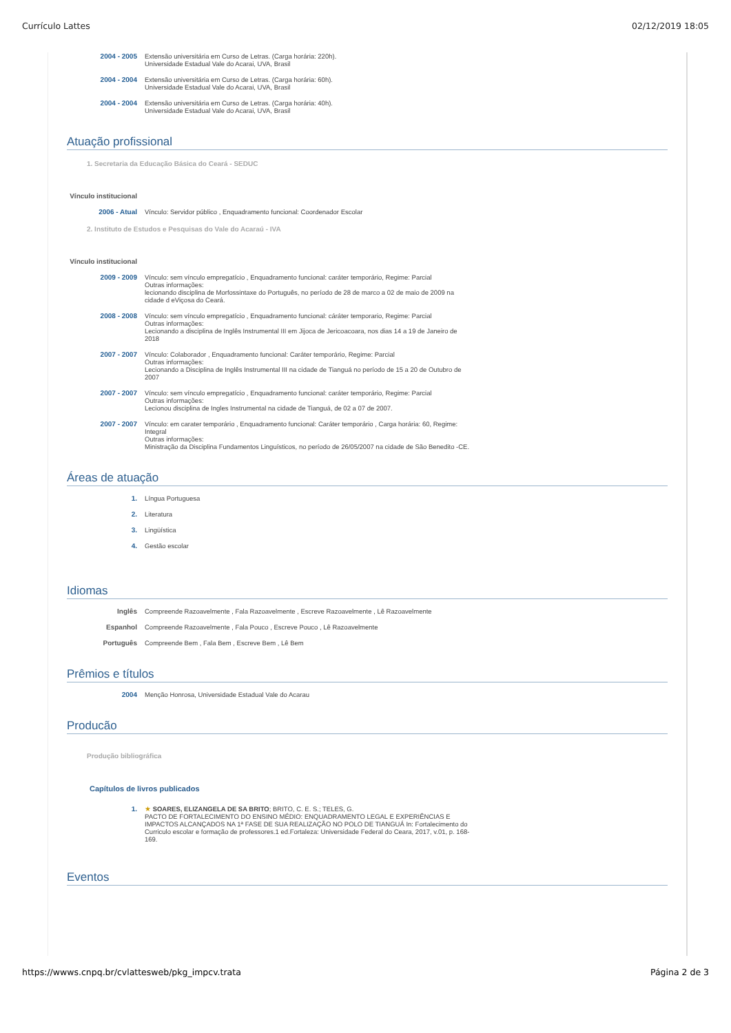Currículo Lattes 02/12/2019 18:05
2004 - 2005 Extensão universitária em Curso de Letras. (Carga horária: 220h).
Universidade Estadual Vale do Acarai, UVA, Brasil
2004 - 2004 Extensão universitária em Curso de Letras. (Carga horária: 60h).
Universidade Estadual Vale do Acarai, UVA, Brasil
2004 - 2004 Extensão universitária em Curso de Letras. (Carga horária: 40h).
Universidade Estadual Vale do Acarai, UVA, Brasil
Atuação profissional
1. Secretaria da Educação Básica do Ceará - SEDUC
Vínculo institucional
2006 - Atual Vínculo: Servidor público , Enquadramento funcional: Coordenador Escolar
2. Instituto de Estudos e Pesquisas do Vale do Acaraú - IVA
Vínculo institucional
2009 - 2009 Vínculo: sem vínculo empregatício , Enquadramento funcional: caráter temporário, Regime: Parcial
Outras informações:
lecionando disciplina de Morfossintaxe do Português, no período de 28 de marco a 02 de maio de 2009 na cidade d eViçosa do Ceará.
2008 - 2008 Vínculo: sem vínculo empregatício , Enquadramento funcional: cáráter temporario, Regime: Parcial
Outras informações:
Lecionando a disciplina de Inglês Instrumental III em Jijoca de Jericoacoara, nos dias 14 a 19 de Janeiro de 2018
2007 - 2007 Vínculo: Colaborador , Enquadramento funcional: Caráter temporário, Regime: Parcial
Outras informações:
Lecionando a Disciplina de Inglês Instrumental III na cidade de Tianguá no período de 15 a 20 de Outubro de 2007
2007 - 2007 Vínculo: sem vínculo empregatício , Enquadramento funcional: caráter temporário, Regime: Parcial
Outras informações:
Lecionou disciplina de Ingles Instrumental na cidade de Tianguá, de 02 a 07 de 2007.
2007 - 2007 Vínculo: em carater temporário , Enquadramento funcional: Caráter temporário , Carga horária: 60, Regime: Integral
Outras informações:
Ministração da Disciplina Fundamentos Linguísticos, no período de 26/05/2007 na cidade de São Benedito -CE.
Áreas de atuação
1. Língua Portuguesa
2. Literatura
3. Lingüística
4. Gestão escolar
Idiomas
Inglês Compreende Razoavelmente , Fala Razoavelmente , Escreve Razoavelmente , Lê Razoavelmente
Espanhol Compreende Razoavelmente , Fala Pouco , Escreve Pouco , Lê Razoavelmente
Português Compreende Bem , Fala Bem , Escreve Bem , Lê Bem
Prêmios e títulos
2004 Menção Honrosa, Universidade Estadual Vale do Acarau
Producão
Produção bibliográfica
Capítulos de livros publicados
1. ★ SOARES, ELIZANGELA DE SA BRITO; BRITO, C. E. S.; TELES, G.
PACTO DE FORTALECIMENTO DO ENSINO MÉDIO: ENQUADRAMENTO LEGAL E EXPERIÊNCIAS E IMPACTOS ALCANÇADOS NA 1ª FASE DE SUA REALIZAÇÃO NO POLO DE TIANGUÁ In: Fortalecimento do Curriculo escolar e formação de professores.1 ed.Fortaleza: Universidade Federal do Ceara, 2017, v.01, p. 168-169.
Eventos
https://wwws.cnpq.br/cvlattesweb/pkg_impcv.trata Página 2 de 3